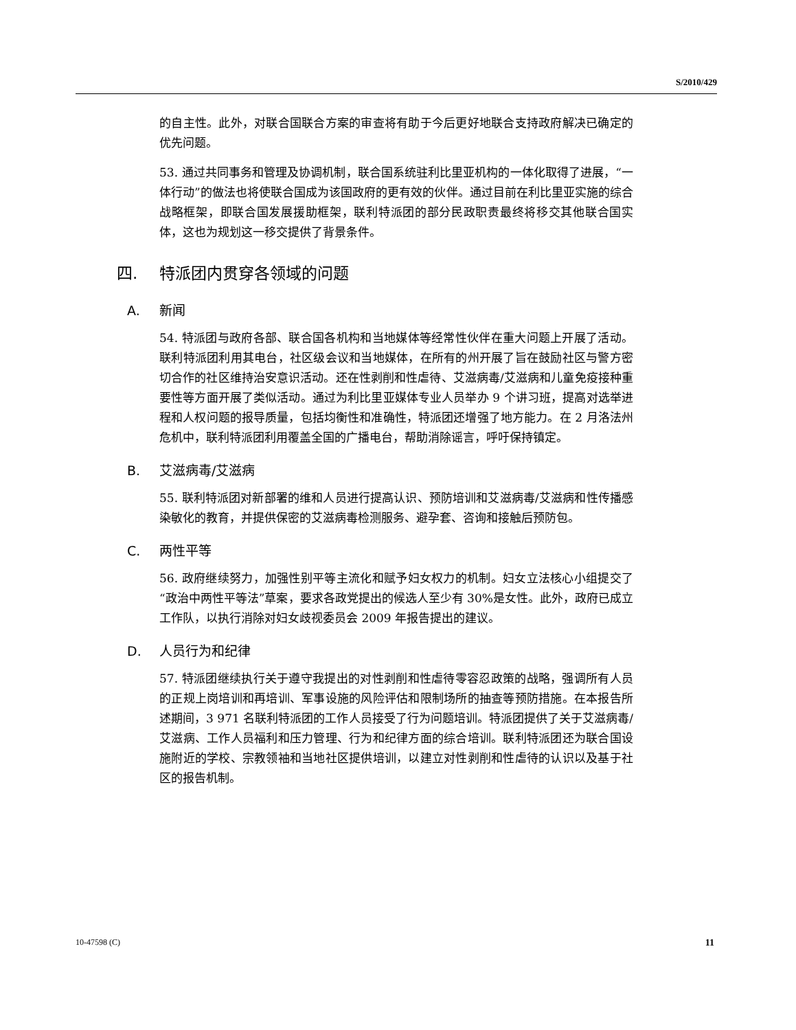S/2010/429
的自主性。此外，对联合国联合方案的审查将有助于今后更好地联合支持政府解决已确定的优先问题。
53. 通过共同事务和管理及协调机制，联合国系统驻利比里亚机构的一体化取得了进展，“一体行动”的做法也将使联合国成为该国政府的更有效的伙伴。通过目前在利比里亚实施的综合战略框架，即联合国发展援助框架，联利特派团的部分民政职责最终将移交其他联合国实体，这也为规划这一移交提供了背景条件。
四. 特派团内贯穿各领域的问题
A. 新闻
54. 特派团与政府各部、联合国各机构和当地媒体等经常性伙伴在重大问题上开展了活动。联利特派团利用其电台，社区级会议和当地媒体，在所有的州开展了旨在鼓励社区与警方密切合作的社区维持治安意识活动。还在性剥削和性虐待、艾滋病毒/艾滋病和儿童免疫接种重要性等方面开展了类似活动。通过为利比里亚媒体专业人员举办 9 个讲习班，提高对选举进程和人权问题的报导质量，包括均衡性和准确性，特派团还增强了地方能力。在 2 月洛法州危机中，联利特派团利用覆盖全国的广播电台，帮助消除谣言，呼吁保持镇定。
B. 艾滋病毒/艾滋病
55. 联利特派团对新部署的维和人员进行提高认识、预防培训和艾滋病毒/艾滋病和性传播感染敏化的教育，并提供保密的艾滋病毒检测服务、避孕套、咨询和接触后预防包。
C. 两性平等
56. 政府继续努力，加强性别平等主流化和赋予妇女权力的机制。妇女立法核心小组提交了“政治中两性平等法”草案，要求各政党提出的候选人至少有 30%是女性。此外，政府已成立工作队，以执行消除对妇女歧视委员会 2009 年报告提出的建议。
D. 人员行为和纪律
57. 特派团继续执行关于遵守我提出的对性剥削和性虐待零容忍政策的战略，强调所有人员的正规上岗培训和再培训、军事设施的风险评估和限制场所的抽查等预防措施。在本报告所述期间，3 971 名联利特派团的工作人员接受了行为问题培训。特派团提供了关于艾滋病毒/艾滋病、工作人员福利和压力管理、行为和纪律方面的综合培训。联利特派团还为联合国设施附近的学校、宗教领袖和当地社区提供培训，以建立对性剥削和性虐待的认识以及基于社区的报告机制。
10-47598 (C) 11